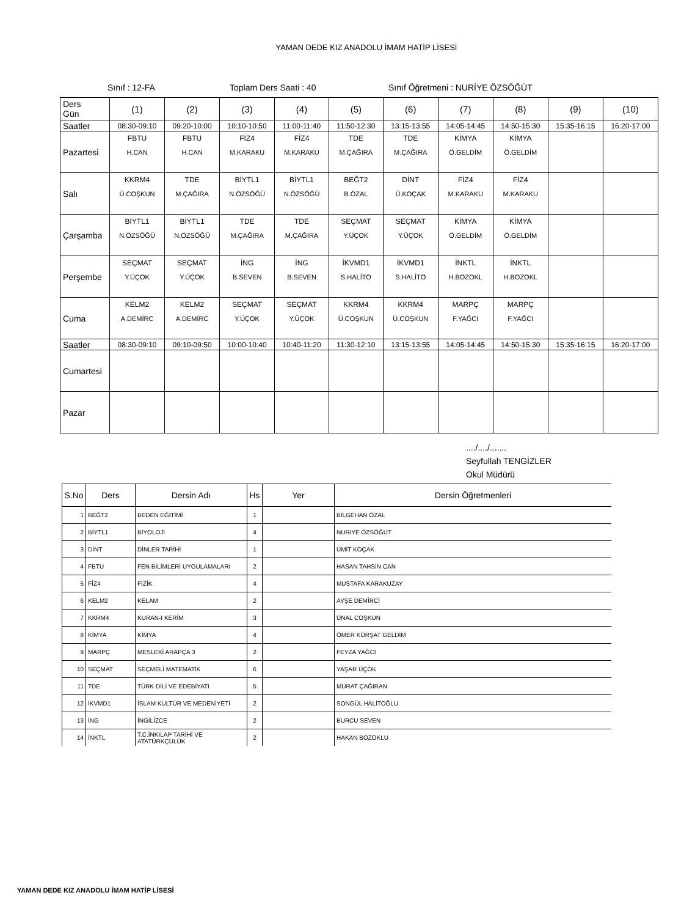YAMAN DEDE KIZ ANADOLU İMAM HATİP LİSESİ
Sınıf : 12-FA Toplam Ders Saati : 40 Sınıf Öğretmeni : NURİYE ÖZSÖĞÜT
| Ders Gün | (1) | (2) | (3) | (4) | (5) | (6) | (7) | (8) | (9) | (10) |
| Saatler | 08:30-09:10 | 09:20-10:00 | 10:10-10:50 | 11:00-11:40 | 11:50-12:30 | 13:15-13:55 | 14:05-14:45 | 14:50-15:30 | 15:35-16:15 | 16:20-17:00 |
| Pazartesi | FBTU H.CAN | FBTU H.CAN | FİZ4 M.KARAKU | FİZ4 M.KARAKU | TDE M.ÇAĞIRA | TDE M.ÇAĞIRA | KİMYA Ö.GELDİM | KİMYA Ö.GELDİM | | |
| Salı | KKRM4 Ü.COŞKUN | TDE M.ÇAĞIRA | BİYTL1 N.ÖZSÖĞÜ | BİYTL1 N.ÖZSÖĞÜ | BEĞT2 B.ÖZAL | DİNT Ü.KOÇAK | FİZ4 M.KARAKU | FİZ4 M.KARAKU | | |
| Çarşamba | BİYTL1 N.ÖZSÖĞÜ | BİYTL1 N.ÖZSÖĞÜ | TDE M.ÇAĞIRA | TDE M.ÇAĞIRA | SEÇMAT Y.ÜÇOK | SEÇMAT Y.ÜÇOK | KİMYA Ö.GELDİM | KİMYA Ö.GELDİM | | |
| Perşembe | SEÇMAT Y.ÜÇOK | SEÇMAT Y.ÜÇOK | İNG B.SEVEN | İNG B.SEVEN | İKVMD1 S.HALİTO | İKVMD1 S.HALİTO | İNKTL H.BOZOKL | İNKTL H.BOZOKL | | |
| Cuma | KELM2 A.DEMİRC | KELM2 A.DEMİRC | SEÇMAT Y.ÜÇOK | SEÇMAT Y.ÜÇOK | KKRM4 Ü.COŞKUN | KKRM4 Ü.COŞKUN | MARPÇ F.YAĞCI | MARPÇ F.YAĞCI | | |
| Saatler | 08:30-09:10 | 09:10-09:50 | 10:00-10:40 | 10:40-11:20 | 11:30-12:10 | 13:15-13:55 | 14:05-14:45 | 14:50-15:30 | 15:35-16:15 | 16:20-17:00 |
| Cumartesi | | | | | | | | | | |
| Pazar | | | | | | | | | | |
..../..../.......
Seyfullah TENGİZLER
Okul Müdürü
| S.No | Ders | Dersin Adı | Hs | Yer | Dersin Öğretmenleri |
| --- | --- | --- | --- | --- | --- |
| 1 | BEĞT2 | BEDEN EĞİTİMİ | 1 | | BİLGEHAN ÖZAL |
| 2 | BİYTL1 | BİYOLOJİ | 4 | | NURİYE ÖZSÖĞÜT |
| 3 | DİNT | DİNLER TARİHİ | 1 | | ÜMİT KOÇAK |
| 4 | FBTU | FEN BİLİMLERİ UYGULAMALARI | 2 | | HASAN TAHSİN CAN |
| 5 | FİZ4 | FİZİK | 4 | | MUSTAFA KARAKUZAY |
| 6 | KELM2 | KELAM | 2 | | AYŞE DEMİRCİ |
| 7 | KKRM4 | KURAN-I KERİM | 3 | | ÜNAL COŞKUN |
| 8 | KİMYA | KİMYA | 4 | | ÖMER KÜRŞAT GELDİM |
| 9 | MARPÇ | MESLEKİ ARAPÇA 3 | 2 | | FEYZA YAĞCI |
| 10 | SEÇMAT | SEÇMELİ MATEMATİK | 6 | | YAŞAR ÜÇOK |
| 11 | TDE | TÜRK DİLİ VE EDEBİYATI | 5 | | MURAT ÇAĞIRAN |
| 12 | İKVMD1 | İSLAM KÜLTÜR VE MEDENİYETİ | 2 | | SONGÜL HALİTOĞLU |
| 13 | İNG | İNGİLİZCE | 2 | | BURCU SEVEN |
| 14 | İNKTL | T.C.İNKILAP TARİHİ VE ATATÜRKÇÜLÜK | 2 | | HAKAN BOZOKLU |
YAMAN DEDE KIZ ANADOLU İMAM HATİP LİSESİ